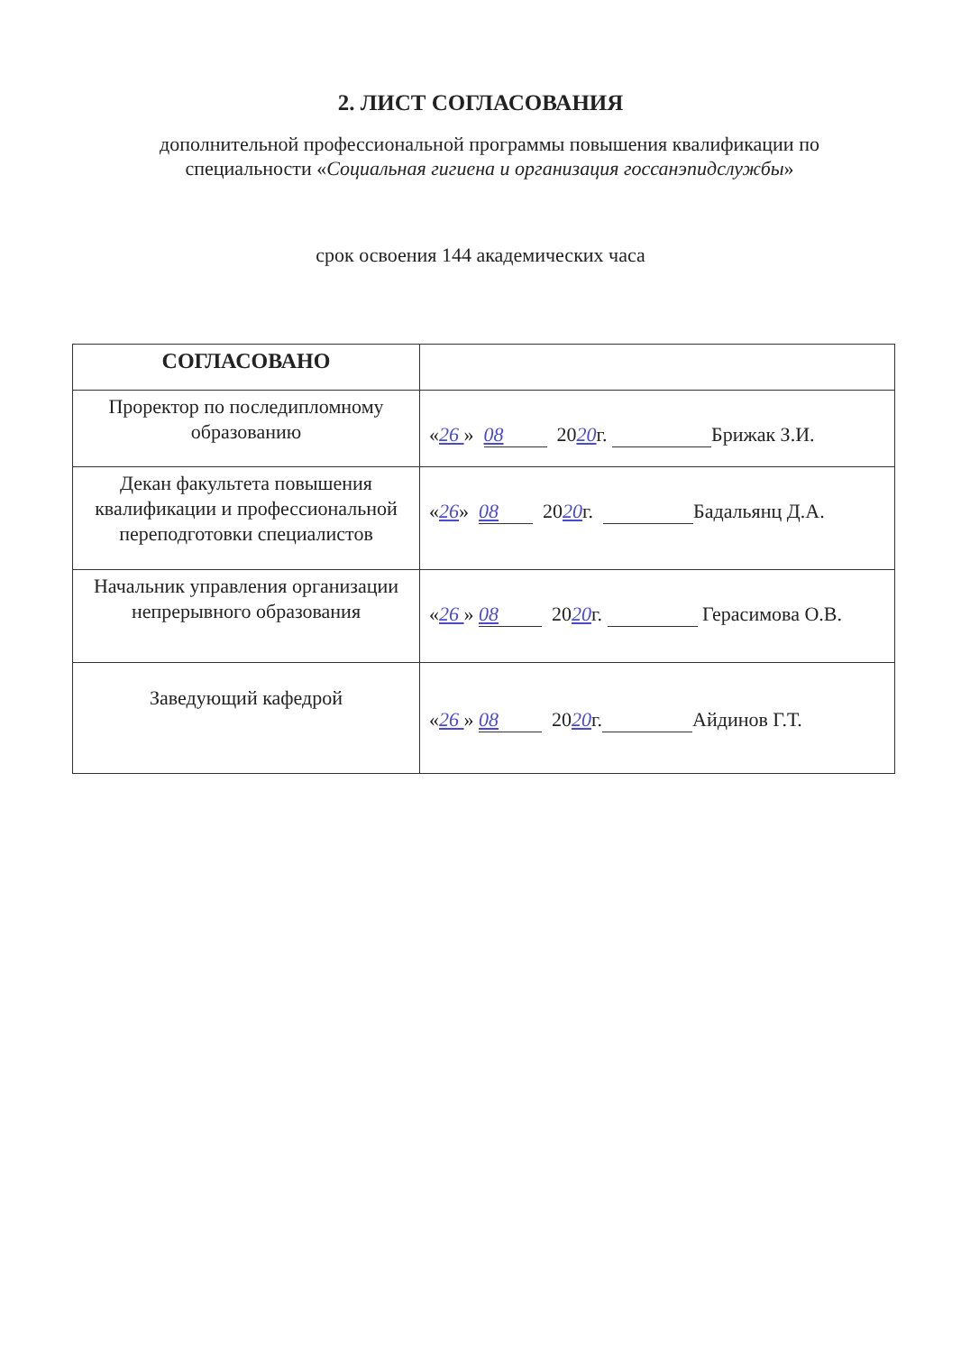2. ЛИСТ СОГЛАСОВАНИЯ
дополнительной профессиональной программы повышения квалификации по специальности «Социальная гигиена и организация госсанэпидслужбы»
срок освоения 144 академических часа
| СОГЛАСОВАНО | |
| Проректор по последипломному образованию | « 26 » 08 20 20 г. Брижак З.И. |
| Декан факультета повышения квалификации и профессиональной переподготовки специалистов | « 26 » 08 20 20 г. Бадальянц Д.А. |
| Начальник управления организации непрерывного образования | « 26 » 08 20 20 г. Герасимова О.В. |
| Заведующий кафедрой | « 26 » 08 20 20 г. Айдинов Г.Т. |